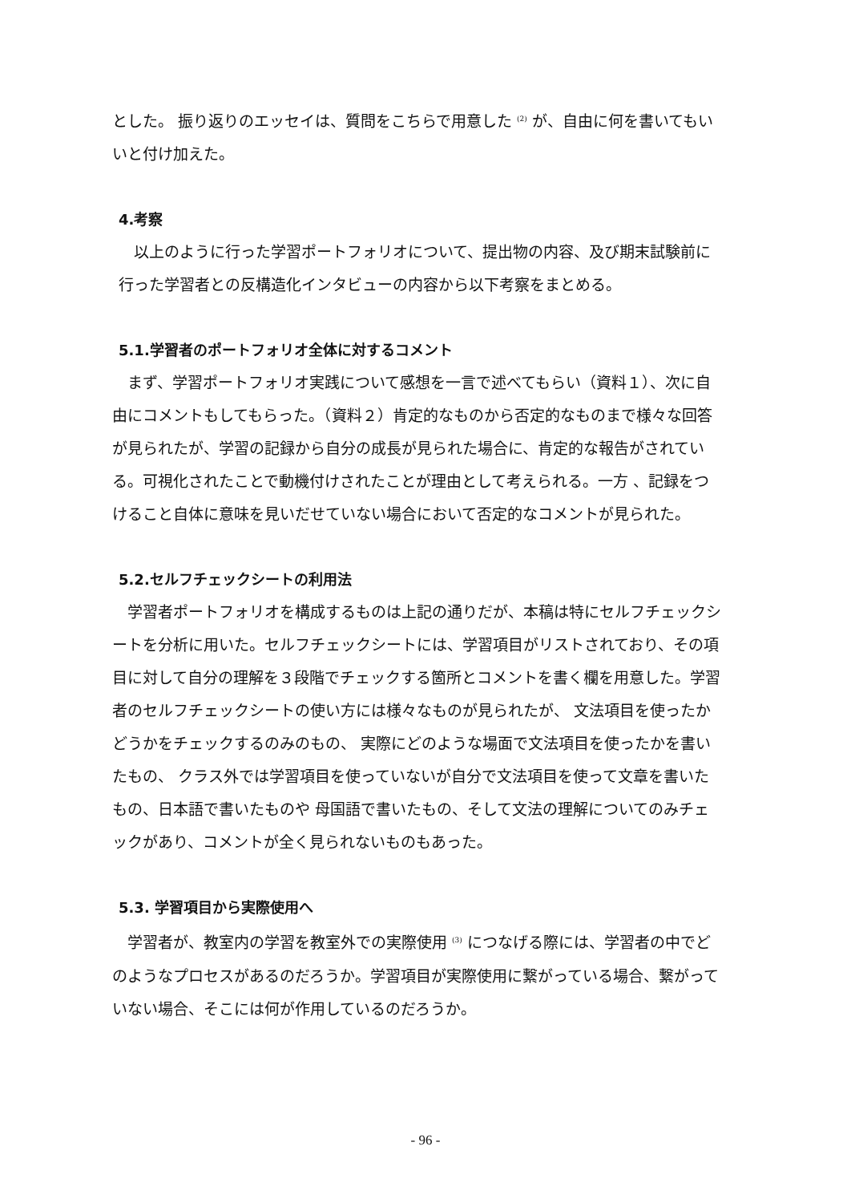とした。 振り返りのエッセイは、質問をこちらで用意した <sup>(2)</sup> が、自由に何を書いてもいいと付け加えた。
4.考察
以上のように行った学習ポートフォリオについて、提出物の内容、及び期末試験前に行った学習者との反構造化インタビューの内容から以下考察をまとめる。
5.1.学習者のポートフォリオ全体に対するコメント
まず、学習ポートフォリオ実践について感想を一言で述べてもらい（資料１）、次に自由にコメントもしてもらった。（資料２）肯定的なものから否定的なものまで様々な回答が見られたが、学習の記録から自分の成長が見られた場合に、肯定的な報告がされている。可視化されたことで動機付けされたことが理由として考えられる。一方 、記録をつけること自体に意味を見いだせていない場合において否定的なコメントが見られた。
5.2.セルフチェックシートの利用法
学習者ポートフォリオを構成するものは上記の通りだが、本稿は特にセルフチェックシートを分析に用いた。セルフチェックシートには、学習項目がリストされており、その項目に対して自分の理解を３段階でチェックする箇所とコメントを書く欄を用意した。学習者のセルフチェックシートの使い方には様々なものが見られたが、 文法項目を使ったかどうかをチェックするのみのもの、 実際にどのような場面で文法項目を使ったかを書いたもの、 クラス外では学習項目を使っていないが自分で文法項目を使って文章を書いたもの、日本語で書いたものや 母国語で書いたもの、そして文法の理解についてのみチェックがあり、コメントが全く見られないものもあった。
5.3. 学習項目から実際使用へ
学習者が、教室内の学習を教室外での実際使用 <sup>(3)</sup> につなげる際には、学習者の中でどのようなプロセスがあるのだろうか。学習項目が実際使用に繋がっている場合、繋がっていない場合、そこには何が作用しているのだろうか。
- 96 -